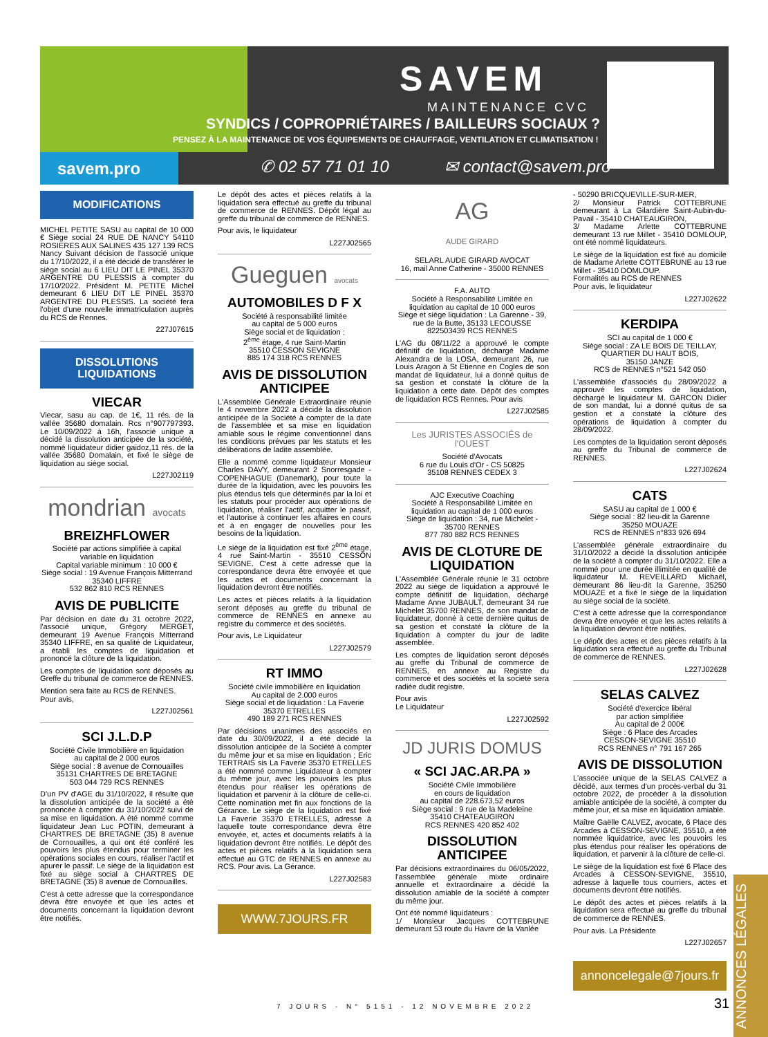SAVEM
MAINTENANCE CVC
SYNDICS / COPROPRIÉTAIRES / BAILLEURS SOCIAUX ?
PENSEZ À LA MAINTENANCE DE VOS ÉQUIPEMENTS DE CHAUFFAGE, VENTILATION ET CLIMATISATION !
savem.pro ✆ 02 57 71 01 10 ✉ contact@savem.pro
MODIFICATIONS
MICHEL PETITE SASU au capital de 10 000 € Siège social 24 RUE DE NANCY 54110 ROSIERES AUX SALINES 435 127 139 RCS Nancy Suivant décision de l'associé unique du 17/10/2022, il a été décidé de transférer le siège social au 6 LIEU DIT LE PINEL 35370 ARGENTRE DU PLESSIS à compter du 17/10/2022. Président M. PETITE Michel demeurant 6 LIEU DIT LE PINEL 35370 ARGENTRE DU PLESSIS. La société fera l'objet d'une nouvelle immatriculation auprès du RCS de Rennes.
227J07615
DISSOLUTIONS
LIQUIDATIONS
VIECAR
Viecar, sasu au cap. de 1€, 11 rés. de la vallée 35680 domalain. Rcs n°907797393. Le 10/09/2022 à 16h, l'associé unique a décidé la dissolution anticipée de la société, nommé liquidateur didier gaidoz,11 rés. de la vallée 35680 Domalain, et fixé le siège de liquidation au siège social.
L227J02119
mondrian avocats
BREIZHFLOWER
Société par actions simplifiée à capital variable en liquidation
Capital variable minimum : 10 000 €
Siège social : 19 Avenue François Mitterrand
35340 LIFFRE
532 862 810 RCS RENNES
AVIS DE PUBLICITE
Par décision en date du 31 octobre 2022, l'associé unique, Grégory MERGET, demeurant 19 Avenue François Mitterrand 35340 LIFFRE, en sa qualité de Liquidateur, a établi les comptes de liquidation et prononcé la clôture de la liquidation.
Les comptes de liquidation sont déposés au Greffe du tribunal de commerce de RENNES.
Mention sera faite au RCS de RENNES.
Pour avis,
L227J02561
SCI J.L.D.P
Société Civile Immobilière en liquidation
au capital de 2 000 euros
Siège social : 8 avenue de Cornouailles
35131 CHARTRES DE BRETAGNE
503 044 729 RCS RENNES
D'un PV d'AGE du 31/10/2022, il résulte que la dissolution anticipée de la société a été prononcée à compter du 31/10/2022 suivi de sa mise en liquidation. A été nommé comme liquidateur Jean Luc POTIN, demeurant à CHARTRES DE BRETAGNE (35) 8 avenue de Cornouailles, a qui ont été conféré les pouvoirs les plus étendus pour terminer les opérations sociales en cours, réaliser l'actif et apurer le passif. Le siège de la liquidation est fixé au siège social à CHARTRES DE BRETAGNE (35) 8 avenue de Cornouailles.
C'est à cette adresse que la correspondance devra être envoyée et que les actes et documents concernant la liquidation devront être notifiés.
Le dépôt des actes et pièces relatifs à la liquidation sera effectué au greffe du tribunal de commerce de RENNES. Dépôt légal au greffe du tribunal de commerce de RENNES.
Pour avis, le liquidateur
L227J02565
Gueguen avocats
AUTOMOBILES D F X
Société à responsabilité limitée
au capital de 5 000 euros
Siège social et de liquidation :
2<sup>ème</sup> étage, 4 rue Saint-Martin
35510 CESSON SEVIGNE
885 174 318 RCS RENNES
AVIS DE DISSOLUTION ANTICIPEE
L'Assemblée Générale Extraordinaire réunie le 4 novembre 2022 a décidé la dissolution anticipée de la Société à compter de la date de l'assemblée et sa mise en liquidation amiable sous le régime conventionnel dans les conditions prévues par les statuts et les délibérations de ladite assemblée.
Elle a nommé comme liquidateur Monsieur Charles DAVY, demeurant 2 Snorresgade - COPENHAGUE (Danemark), pour toute la durée de la liquidation, avec les pouvoirs les plus étendus tels que déterminés par la loi et les statuts pour procéder aux opérations de liquidation, réaliser l'actif, acquitter le passif, et l'autorise à continuer les affaires en cours et à en engager de nouvelles pour les besoins de la liquidation.
Le siège de la liquidation est fixé 2<sup>ème</sup> étage, 4 rue Saint-Martin - 35510 CESSON SEVIGNE. C'est à cette adresse que la correspondance devra être envoyée et que les actes et documents concernant la liquidation devront être notifiés.
Les actes et pièces relatifs à la liquidation seront déposés au greffe du tribunal de commerce de RENNES en annexe au registre du commerce et des sociétés.
Pour avis, Le Liquidateur
L227J02579
RT IMMO
Société civile immobilière en liquidation
Au capital de 2.000 euros
Siège social et de liquidation : La Faverie
35370 ETRELLES
490 189 271 RCS RENNES
Par décisions unanimes des associés en date du 30/09/2022, il a été décidé la dissolution anticipée de la Société à compter du même jour et sa mise en liquidation ; Eric TERTRAIS sis La Faverie 35370 ETRELLES a été nommé comme Liquidateur à compter du même jour, avec les pouvoirs les plus étendus pour réaliser les opérations de liquidation et parvenir à la clôture de celle-ci. Cette nomination met fin aux fonctions de la Gérance. Le siège de la liquidation est fixé La Faverie 35370 ETRELLES, adresse à laquelle toute correspondance devra être envoyée, et, actes et documents relatifs à la liquidation devront être notifiés. Le dépôt des actes et pièces relatifs à la liquidation sera effectué au GTC de RENNES en annexe au RCS. Pour avis. La Gérance.
L227J02583
WWW.7JOURS.FR
AG
AUDE GIRARD
SELARL AUDE GIRARD AVOCAT
16, mail Anne Catherine - 35000 RENNES
F.A. AUTO
Société à Responsabilité Limitée en liquidation au capital de 10 000 euros
Siège et siège liquidation : La Garenne - 39, rue de la Butte, 35133 LECOUSSE
822503439 RCS RENNES
L'AG du 08/11/22 a approuvé le compte définitif de liquidation, déchargé Madame Alexandra de la LOSA, demeurant 26, rue Louis Aragon à St Etienne en Cogles de son mandat de liquidateur, lui a donné quitus de sa gestion et constaté la clôture de la liquidation à cette date. Dépôt des comptes de liquidation RCS Rennes. Pour avis
L227J02585
Les JURISTES ASSOCIÉS de l'OUEST
Société d'Avocats
6 rue du Louis d'Or - CS 50825
35108 RENNES CEDEX 3
AJC Executive Coaching
Société à Responsabilité Limitée en liquidation au capital de 1 000 euros
Siège de liquidation : 34, rue Michelet - 35700 RENNES
877 780 882 RCS RENNES
AVIS DE CLOTURE DE LIQUIDATION
L'Assemblée Générale réunie le 31 octobre 2022 au siège de liquidation a approuvé le compte définitif de liquidation, déchargé Madame Anne JUBAULT, demeurant 34 rue Michelet 35700 RENNES, de son mandat de liquidateur, donné à cette dernière quitus de sa gestion et constaté la clôture de la liquidation à compter du jour de ladite assemblée.
Les comptes de liquidation seront déposés au greffe du Tribunal de commerce de RENNES, en annexe au Registre du commerce et des sociétés et la société sera radiée dudit registre.
Pour avis
Le Liquidateur
L227J02592
JD JURIS DOMUS
« SCI JAC.AR.PA »
Société Civile Immobilière
en cours de liquidation
au capital de 228.673,52 euros
Siège social : 9 rue de la Madeleine
35410 CHATEAUGIRON
RCS RENNES 420 852 402
DISSOLUTION ANTICIPEE
Par décisions extraordinaires du 06/05/2022, l'assemblée générale mixte ordinaire annuelle et extraordinaire a décidé la dissolution amiable de la société à compter du même jour.
Ont été nommé liquidateurs :
1/ Monsieur Jacques COTTEBRUNE demeurant 53 route du Havre de la Vanlée
- 50290 BRICQUEVILLE-SUR-MER,
2/ Monsieur Patrick COTTEBRUNE demeurant à La Gilardière Saint-Aubin-du-Pavail - 35410 CHATEAUGIRON,
3/ Madame Arlette COTTEBRUNE demeurant 13 rue Millet - 35410 DOMLOUP, ont été nommé liquidateurs.
Le siège de la liquidation est fixé au domicile de Madame Arlette COTTEBRUNE au 13 rue Millet - 35410 DOMLOUP.
Formalités au RCS de RENNES
Pour avis, le liquidateur
L227J02622
KERDIPA
SCI au capital de 1 000 €
Siège social : ZA LE BOIS DE TEILLAY, QUARTIER DU HAUT BOIS,
35150 JANZE
RCS de RENNES n°521 542 050
L'assemblée d'associés du 28/09/2022 a approuvé les comptes de liquidation, déchargé le liquidateur M. GARCON Didier de son mandat, lui a donné quitus de sa gestion et a constaté la clôture des opérations de liquidation à compter du 28/09/2022.
Les comptes de la liquidation seront déposés au greffe du Tribunal de commerce de RENNES.
L227J02624
CATS
SASU au capital de 1 000 €
Siège social : 82 lieu-dit la Garenne
35250 MOUAZE
RCS de RENNES n°833 926 694
L'assemblée générale extraordinaire du 31/10/2022 a décidé la dissolution anticipée de la société à compter du 31/10/2022. Elle a nommé pour une durée illimitée en qualité de liquidateur M. REVEILLARD Michaël, demeurant 86 lieu-dit la Garenne, 35250 MOUAZE et a fixé le siège de la liquidation au siège social de la société.
C'est à cette adresse que la correspondance devra être envoyée et que les actes relatifs à la liquidation devront être notifiés.
Le dépôt des actes et des pièces relatifs à la liquidation sera effectué au greffe du Tribunal de commerce de RENNES.
L227J02628
SELAS CALVEZ
Société d'exercice libéral
par action simplifiée
Au capital de 2 000€
Siège : 6 Place des Arcades
CESSON-SEVIGNE 35510
RCS RENNES n° 791 167 265
AVIS DE DISSOLUTION
L'associée unique de la SELAS CALVEZ a décidé, aux termes d'un procès-verbal du 31 octobre 2022, de procéder à la dissolution amiable anticipée de la société, à compter du même jour, et sa mise en liquidation amiable.
Maître Gaëlle CALVEZ, avocate, 6 Place des Arcades à CESSON-SEVIGNE, 35510, a été nommée liquidatrice, avec les pouvoirs les plus étendus pour réaliser les opérations de liquidation, et parvenir à la clôture de celle-ci.
Le siège de la liquidation est fixé 6 Place des Arcades à CESSON-SEVIGNE, 35510, adresse à laquelle tous courriers, actes et documents devront être notifiés.
Le dépôt des actes et pièces relatifs à la liquidation sera effectué au greffe du tribunal de commerce de RENNES.
Pour avis. La Présidente
L227J02657
annoncelegale@7jours.fr
7 JOURS - N° 5151 - 12 NOVEMBRE 2022
31
ANNONCES LÉGALES